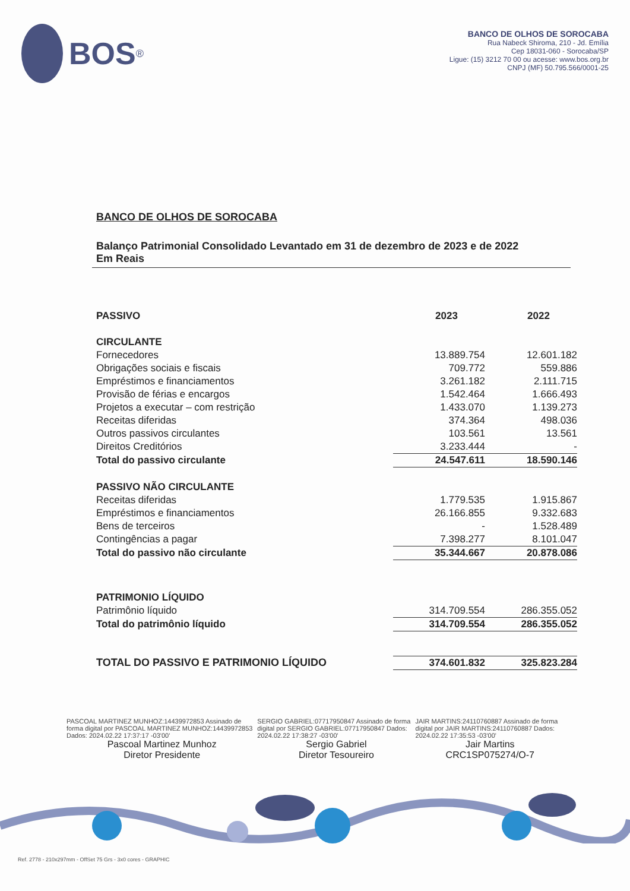BOS<sup>®</sup>
BANCO DE OLHOS DE SOROCABA
Rua Nabeck Shiroma, 210 - Jd. Emília
Cep 18031-060 - Sorocaba/SP
Ligue: (15) 3212 70 00 ou acesse: www.bos.org.br
CNPJ (MF) 50.795.566/0001-25
BANCO DE OLHOS DE SOROCABA
Balanço Patrimonial Consolidado Levantado em 31 de dezembro de 2023 e de 2022
Em Reais
| PASSIVO | 2023 | 2022 |
| --- | --- | --- |
| CIRCULANTE | | |
| Fornecedores | 13.889.754 | 12.601.182 |
| Obrigações sociais e fiscais | 709.772 | 559.886 |
| Empréstimos e financiamentos | 3.261.182 | 2.111.715 |
| Provisão de férias e encargos | 1.542.464 | 1.666.493 |
| Projetos a executar – com restrição | 1.433.070 | 1.139.273 |
| Receitas diferidas | 374.364 | 498.036 |
| Outros passivos circulantes | 103.561 | 13.561 |
| Direitos Creditórios | 3.233.444 | - |
| Total do passivo circulante | 24.547.611 | 18.590.146 |
| PASSIVO NÃO CIRCULANTE | | |
| Receitas diferidas | 1.779.535 | 1.915.867 |
| Empréstimos e financiamentos | 26.166.855 | 9.332.683 |
| Bens de terceiros | - | 1.528.489 |
| Contingências a pagar | 7.398.277 | 8.101.047 |
| Total do passivo não circulante | 35.344.667 | 20.878.086 |
| PATRIMONIO LÍQUIDO | | |
| Patrimônio líquido | 314.709.554 | 286.355.052 |
| Total do patrimônio líquido | 314.709.554 | 286.355.052 |
| TOTAL DO PASSIVO E PATRIMONIO LÍQUIDO | 374.601.832 | 325.823.284 |
PASCOAL MARTINEZ MUNHOZ:14439972853 Assinado de forma digital por PASCOAL MARTINEZ MUNHOZ:14439972853 Dados: 2024.02.22 17:37:17 -03'00'
Pascoal Martinez Munhoz
Diretor Presidente
SERGIO GABRIEL:07717950847 Assinado de forma digital por SERGIO GABRIEL:07717950847 Dados: 2024.02.22 17:38:27 -03'00'
Sergio Gabriel
Diretor Tesoureiro
JAIR MARTINS:24110760887 Assinado de forma digital por JAIR MARTINS:24110760887 Dados: 2024.02.22 17:35:53 -03'00'
Jair Martins
CRC1SP075274/O-7
Ref. 2778 - 210x297mm - OffSet 75 Grs - 3x0 cores - GRAPHIC